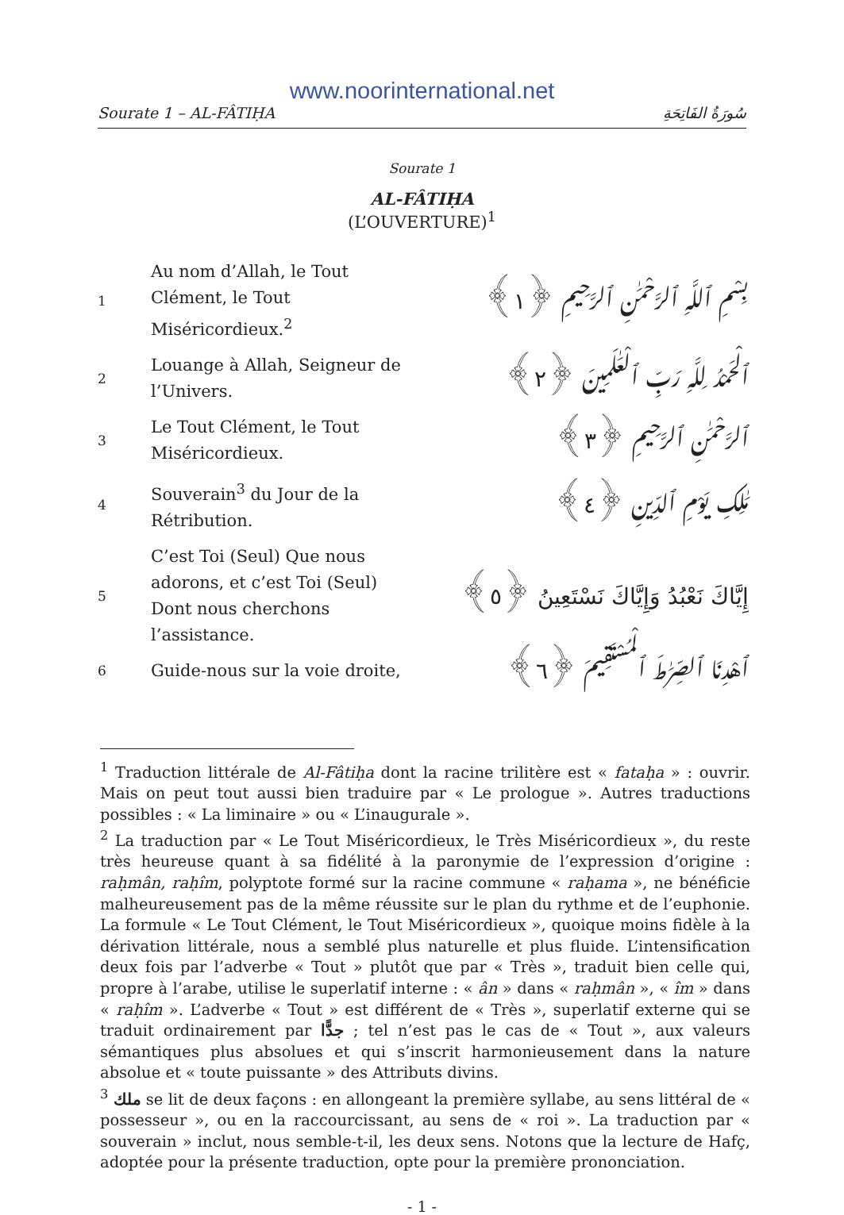www.noorinternational.net
Sourate 1 – AL-FÂTIḤA سُورَةُ الفَاتِحَةِ
Sourate 1
AL-FÂTIḤA
(L’OUVERTURE)<sup>1</sup>
| 1 | Au nom d’Allah, le Tout Clément, le Tout Miséricordieux.<sup>2</sup> | بِسْمِ ٱللَّهِ ٱلرَّحْمَٰنِ ٱلرَّحِيمِ ﴿١﴾ |
| 2 | Louange à Allah, Seigneur de l’Univers. | ٱلْحَمْدُ لِلَّهِ رَبِّ ٱلْعَٰلَمِينَ ﴿٢﴾ |
| 3 | Le Tout Clément, le Tout Miséricordieux. | ٱلرَّحْمَٰنِ ٱلرَّحِيمِ ﴿٣﴾ |
| 4 | Souverain<sup>3</sup> du Jour de la Rétribution. | مَٰلِكِ يَوْمِ ٱلدِّينِ ﴿٤﴾ |
| 5 | C’est Toi (Seul) Que nous adorons, et c’est Toi (Seul) Dont nous cherchons l’assistance. | إِيَّاكَ نَعْبُدُ وَإِيَّاكَ نَسْتَعِينُ ﴿٥﴾ |
| 6 | Guide-nous sur la voie droite, | ٱهْدِنَا ٱلصِّرَٰطَ ٱلْمُسْتَقِيمَ ﴿٦﴾ |
<sup>1</sup> Traduction littérale de Al-Fâtiḥa dont la racine trilitère est « fataḥa » : ouvrir. Mais on peut tout aussi bien traduire par « Le prologue ». Autres traductions possibles : « La liminaire » ou « L’inaugurale ».
<sup>2</sup> La traduction par « Le Tout Miséricordieux, le Très Miséricordieux », du reste très heureuse quant à sa fidélité à la paronymie de l’expression d’origine : raḥmân, raḥîm, polyptote formé sur la racine commune « raḥama », ne bénéficie malheureusement pas de la même réussite sur le plan du rythme et de l’euphonie. La formule « Le Tout Clément, le Tout Miséricordieux », quoique moins fidèle à la dérivation littérale, nous a semblé plus naturelle et plus fluide. L’intensification deux fois par l’adverbe « Tout » plutôt que par « Très », traduit bien celle qui, propre à l’arabe, utilise le superlatif interne : « ân » dans « raḥmân », « îm » dans « raḥîm ». L’adverbe « Tout » est différent de « Très », superlatif externe qui se traduit ordinairement par جدًّا ; tel n’est pas le cas de « Tout », aux valeurs sémantiques plus absolues et qui s’inscrit harmonieusement dans la nature absolue et « toute puissante » des Attributs divins.
<sup>3</sup> ملك se lit de deux façons : en allongeant la première syllabe, au sens littéral de « possesseur », ou en la raccourcissant, au sens de « roi ». La traduction par « souverain » inclut, nous semble-t-il, les deux sens. Notons que la lecture de Hafç, adoptée pour la présente traduction, opte pour la première prononciation.
- 1 -